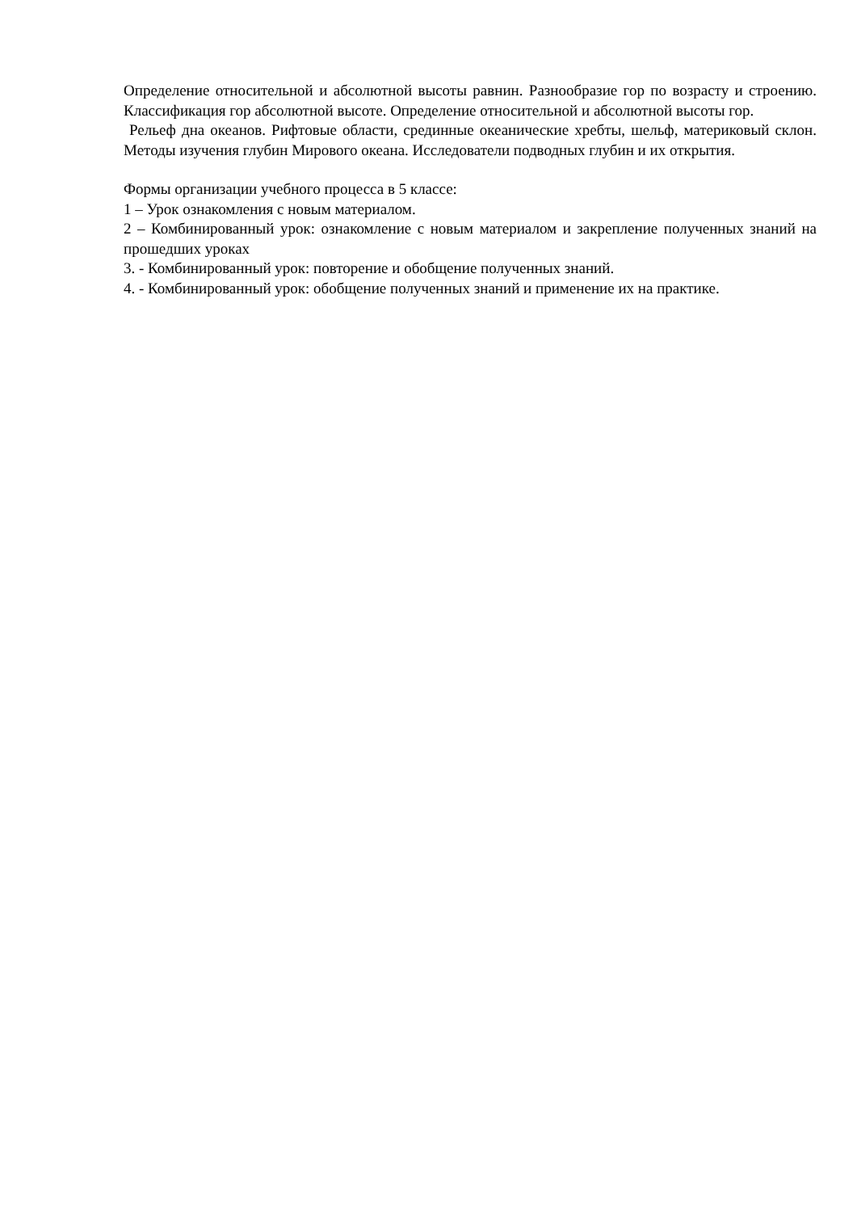Определение относительной и абсолютной высоты равнин. Разнообразие гор по возрасту и строению. Классификация гор абсолютной высоте. Определение относительной и абсолютной высоты гор.
Рельеф дна океанов. Рифтовые области, срединные океанические хребты, шельф, материковый склон. Методы изучения глубин Мирового океана. Исследователи подводных глубин и их открытия.
Формы организации учебного процесса в 5 классе:
1 – Урок ознакомления с новым материалом.
2 – Комбинированный урок: ознакомление с новым материалом и закрепление полученных знаний на прошедших уроках
3. - Комбинированный урок: повторение и обобщение полученных знаний.
4. - Комбинированный урок: обобщение полученных знаний и применение их на практике.